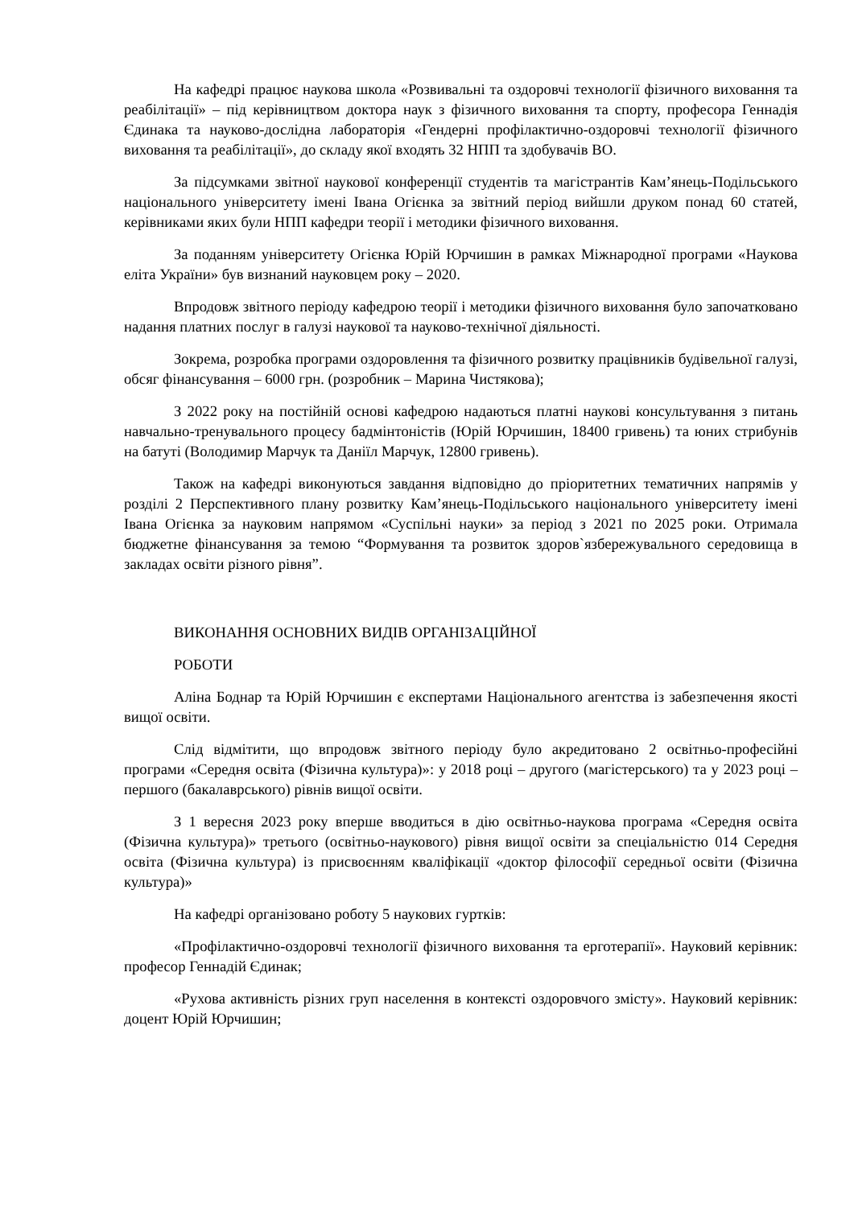На кафедрі працює наукова школа «Розвивальні та оздоровчі технології фізичного виховання та реабілітації» – під керівництвом доктора наук з фізичного виховання та спорту, професора Геннадія Єдинака та науково-дослідна лабораторія «Гендерні профілактично-оздоровчі технології фізичного виховання та реабілітації», до складу якої входять 32 НПП та здобувачів ВО.
За підсумками звітної наукової конференції студентів та магістрантів Кам’янець-Подільського національного університету імені Івана Огієнка за звітний період вийшли друком понад 60 статей, керівниками яких були НПП кафедри теорії і методики фізичного виховання.
За поданням університету Огієнка Юрій Юрчишин в рамках Міжнародної програми «Наукова еліта України» був визнаний науковцем року – 2020.
Впродовж звітного періоду кафедрою теорії і методики фізичного виховання було започатковано надання платних послуг в галузі наукової та науково-технічної діяльності.
Зокрема, розробка програми оздоровлення та фізичного розвитку працівників будівельної галузі, обсяг фінансування – 6000 грн. (розробник – Марина Чистякова);
З 2022 року на постійній основі кафедрою надаються платні наукові консультування з питань навчально-тренувального процесу бадмінтоністів (Юрій Юрчишин, 18400 гривень) та юних стрибунів на батуті (Володимир Марчук та Даніїл Марчук, 12800 гривень).
Також на кафедрі виконуються завдання відповідно до пріоритетних тематичних напрямів у розділі 2 Перспективного плану розвитку Кам’янець-Подільського національного університету імені Івана Огієнка за науковим напрямом «Суспільні науки» за період з 2021 по 2025 роки. Отримала бюджетне фінансування за темою “Формування та розвиток здоров`язбережувального середовища в закладах освіти різного рівня”.
ВИКОНАННЯ ОСНОВНИХ ВИДІВ ОРГАНІЗАЦІЙНОЇ
РОБОТИ
Аліна Боднар та Юрій Юрчишин є експертами Національного агентства із забезпечення якості вищої освіти.
Слід відмітити, що впродовж звітного періоду було акредитовано 2 освітньо-професійні програми «Середня освіта (Фізична культура)»: у 2018 році – другого (магістерського) та у 2023 році – першого (бакалаврського) рівнів вищої освіти.
З 1 вересня 2023 року вперше вводиться в дію освітньо-наукова програма «Середня освіта (Фізична культура)» третього (освітньо-наукового) рівня вищої освіти за спеціальністю 014 Середня освіта (Фізична культура) із присвоєнням кваліфікації «доктор філософії середньої освіти (Фізична культура)»
На кафедрі організовано роботу 5 наукових гуртків:
«Профілактично-оздоровчі технології фізичного виховання та ерготерапії». Науковий керівник: професор Геннадій Єдинак;
«Рухова активність різних груп населення в контексті оздоровчого змісту». Науковий керівник: доцент Юрій Юрчишин;